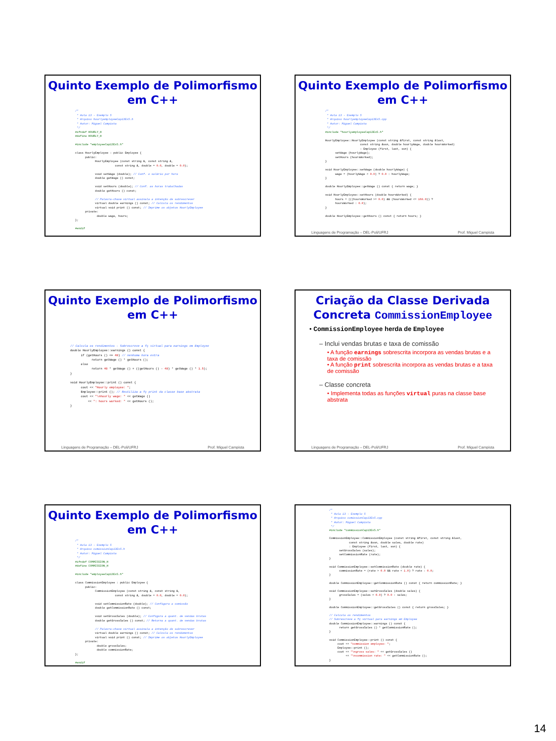Quinto Exemplo de Polimorfismo
em C++
/*
 * Aula 13 - Exemplo 5
 * Arquivo hourlyemployeeCap13Ex5.h
 * Autor: Miguel Campista
 */
#ifndef HOURLY_H
#define HOURLY_H

#include "employeeCap13Ex5.h"

class HourlyEmployee : public Employee {
      public:
            HourlyEmployee (const string &, const string &,
                        const string &, double = 0.0, double = 0.0);

            void setWage (double); // Conf. o salário por hora
            double getWage () const;

            void setHours (double); // Conf. as horas trabalhadas
            double getHours () const;

            // Palavra-chave virtual assinala a intenção de sobrescrever
            virtual double earnings () const; // Calcula os rendimentos
            virtual void print () const; // Imprime os objetos HourlyEmployee
      private:
             double wage, hours;
};

#endif
Quinto Exemplo de Polimorfismo
em C++
/*
 * Aula 13 - Exemplo 5
 * Arquivo hourlyemployeeCap13Ex5.cpp
 * Autor: Miguel Campista
 */
#include "hourlyemployeeCap13Ex5.h"

HourlyEmployee::HourlyEmployee (const string &first, const string &last,
                     const string &ssn, double hourlyWage, double hoursWorked)
                     : Employee (first, last, ssn) {
      setWage (hourlyWage);
      setHours (hoursWorked);
}

void HourlyEmployee::setWage (double hourlyWage) {
      wage = (hourlyWage < 0.0) ? 0.0 : hourlyWage;
}

double HourlyEmployee::getWage () const { return wage; }

void HourlyEmployee::setHours (double hoursWorked) {
      hours = (((hoursWorked >= 0.0) && (hoursWorked <= 168.0)) ?
      hoursWorked : 0.0);
}

double HourlyEmployee::getHours () const { return hours; }
Linguagens de Programação – DEL-Poli/UFRJ Prof. Miguel Campista
Quinto Exemplo de Polimorfismo
em C++
// Calcula os rendimentos - Sobrescreve a fç virtual para earnings em Employee
double HourlyEmployee::earnings () const {
      if (getHours () <= 40) // nenhuma hora extra
            return getWage () * getHours ();
      else
            return 40 * getWage () + ((getHours () - 40) * getWage () * 1.5);
}

void HourlyEmployee::print () const {
      cout << "Hourly employee: ";
      Employee::print (); // Reutiliza a fç print da classe base abstrata
      cout << "\nhourly wage: " << getWage ()
          << ": hours worked: " << getHours ();
}
Linguagens de Programação – DEL-Poli/UFRJ Prof. Miguel Campista
Criação da Classe Derivada
Concreta CommissionEmployee
• CommissionEmployee herda de Employee
– Inclui vendas brutas e taxa de comissão
• A função earnings sobrescrita incorpora as vendas brutas e a taxa de comissão
• A função print sobrescrita incorpora as vendas brutas e a taxa de comissão
– Classe concreta
• Implementa todas as funções virtual puras na classe base abstrata
Linguagens de Programação – DEL-Poli/UFRJ Prof. Miguel Campista
Quinto Exemplo de Polimorfismo
em C++
/*
 * Aula 13 - Exemplo 5
 * Arquivo comissionCap13Ex5.h
 * Autor: Miguel Campista
 */
#ifndef COMMISSION_H
#define COMMISSION_H

#include "employeeCap13Ex5.h"

class CommissionEmployee : public Employee {
      public:
            CommissionEmployee (const string &, const string &,
                        const string &, double = 0.0, double = 0.0);

            void setCommissionRate (double); // Configura a comissão
            double getCommissionRate () const;

            void setGrossSales (double); // Configura a quant. de vendas brutas
            double getGrossSales () const; // Retorna a quant. de vendas brutas

            // Palavra-chave virtual assinala a intenção de sobrescrever
            virtual double earnings () const; // Calcula os rendimentos
            virtual void print () const; // Imprime os objetos HourlyEmployee
      private:
             double grossSales;
             double commissionRate;
};

#endif
/*
 * Aula 13 - Exemplo 5
 * Arquivo comissionCap13Ex5.cpp
 * Autor: Miguel Campista
 */
#include "commissionCap13Ex5.h"

CommissionEmployee::CommissionEmployee (const string &first, const string &last,
            const string &ssn, double sales, double rate)
            : Employee (first, last, ssn) {
      setGrossSales (sales);
      setCommissionRate (rate);
}

void CommissionEmployee::setCommissionRate (double rate) {
      commissionRate = (rate > 0.0 && rate < 1.0) ? rate : 0.0;
}

double CommissionEmployee::getCommissionRate () const { return commissionRate; }

void CommissionEmployee::setGrossSales (double sales) {
      grossSales = (sales < 0.0) ? 0.0 : sales;
}

double CommissionEmployee::getGrossSales () const { return grossSales; }

// Calcula os rendimentos
// Sobrescreve a fç virtual para earnings em Employee
double CommissionEmployee::earnings () const {
      return getGrossSales () * getCommissionRate ();
}

void CommissionEmployee::print () const {
     cout << "commission employee: ";
     Employee::print ();
     cout << "\ngross sales: " << getGrossSales ()
          << "\ncommission rate: " << getCommissionRate ();
}
14